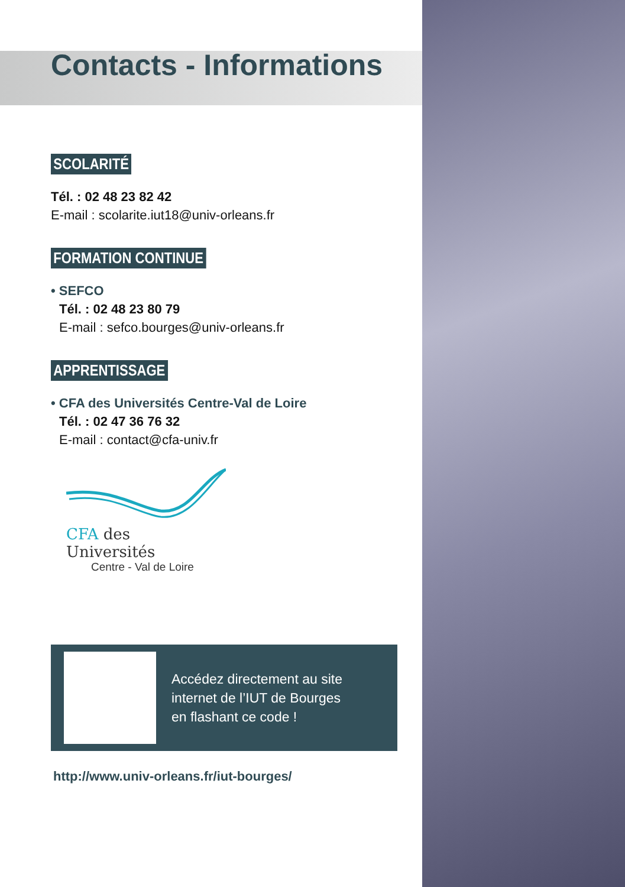Contacts - Informations
SCOLARITÉ
Tél. : 02 48 23 82 42
E-mail : scolarite.iut18@univ-orleans.fr
FORMATION CONTINUE
• SEFCO
Tél. : 02 48 23 80 79
E-mail : sefco.bourges@univ-orleans.fr
APPRENTISSAGE
• CFA des Universités Centre-Val de Loire
Tél. : 02 47 36 76 32
E-mail : contact@cfa-univ.fr
CFA des Universités
Centre - Val de Loire
Accédez directement au site
internet de l’IUT de Bourges
en flashant ce code !
http://www.univ-orleans.fr/iut-bourges/